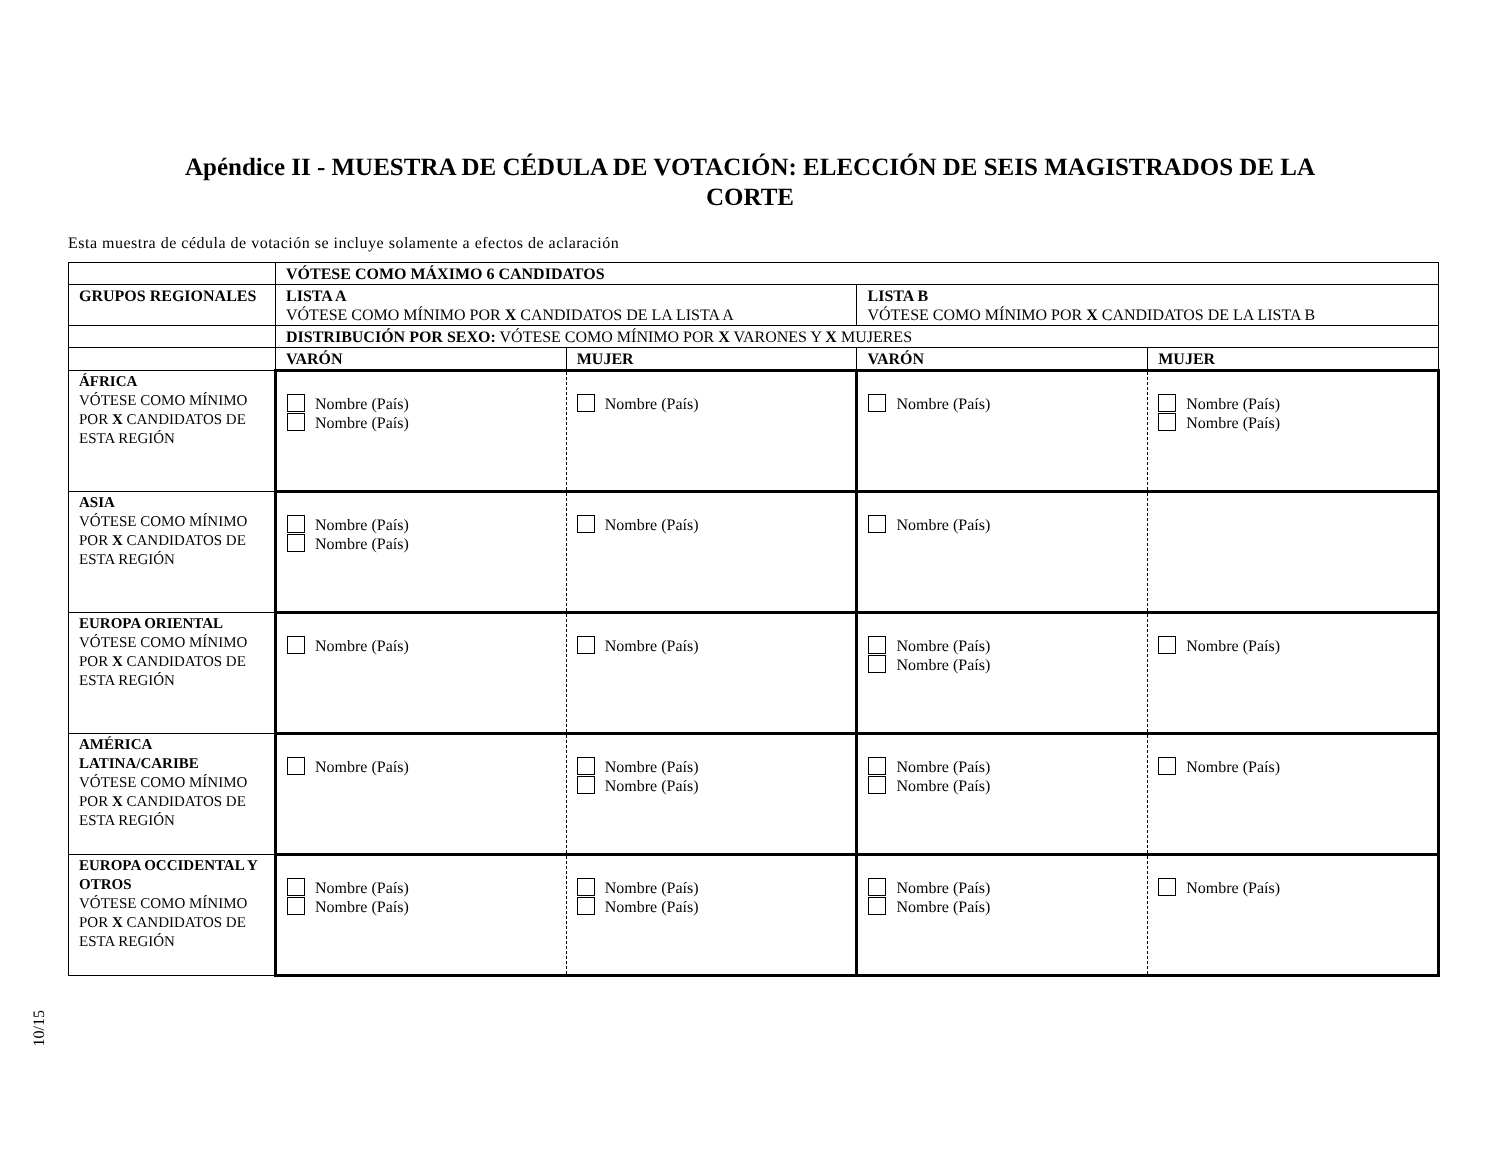Apéndice II - MUESTRA DE CÉDULA DE VOTACIÓN: ELECCIÓN DE SEIS MAGISTRADOS DE LA CORTE
Esta muestra de cédula de votación se incluye solamente a efectos de aclaración
| | VÓTESE COMO MÁXIMO 6 CANDIDATOS | | | |
| GRUPOS REGIONALES | LISTA A VÓTESE COMO MÍNIMO POR X CANDIDATOS DE LA LISTA A | | LISTA B VÓTESE COMO MÍNIMO POR X CANDIDATOS DE LA LISTA B | |
| | DISTRIBUCIÓN POR SEXO: VÓTESE COMO MÍNIMO POR X VARONES Y X MUJERES | | | |
| | VARÓN | MUJER | VARÓN | MUJER |
| ÁFRICA VÓTESE COMO MÍNIMO POR X CANDIDATOS DE ESTA REGIÓN | Nombre (País) Nombre (País) | Nombre (País) | Nombre (País) | Nombre (País) Nombre (País) |
| ASIA VÓTESE COMO MÍNIMO POR X CANDIDATOS DE ESTA REGIÓN | Nombre (País) Nombre (País) | Nombre (País) | Nombre (País) | |
| EUROPA ORIENTAL VÓTESE COMO MÍNIMO POR X CANDIDATOS DE ESTA REGIÓN | Nombre (País) | Nombre (País) | Nombre (País) Nombre (País) | Nombre (País) |
| AMÉRICA LATINA/CARIBE VÓTESE COMO MÍNIMO POR X CANDIDATOS DE ESTA REGIÓN | Nombre (País) | Nombre (País) Nombre (País) | Nombre (País) Nombre (País) | Nombre (País) |
| EUROPA OCCIDENTAL Y OTROS VÓTESE COMO MÍNIMO POR X CANDIDATOS DE ESTA REGIÓN | Nombre (País) Nombre (País) | Nombre (País) Nombre (País) | Nombre (País) Nombre (País) | Nombre (País) |
10/15